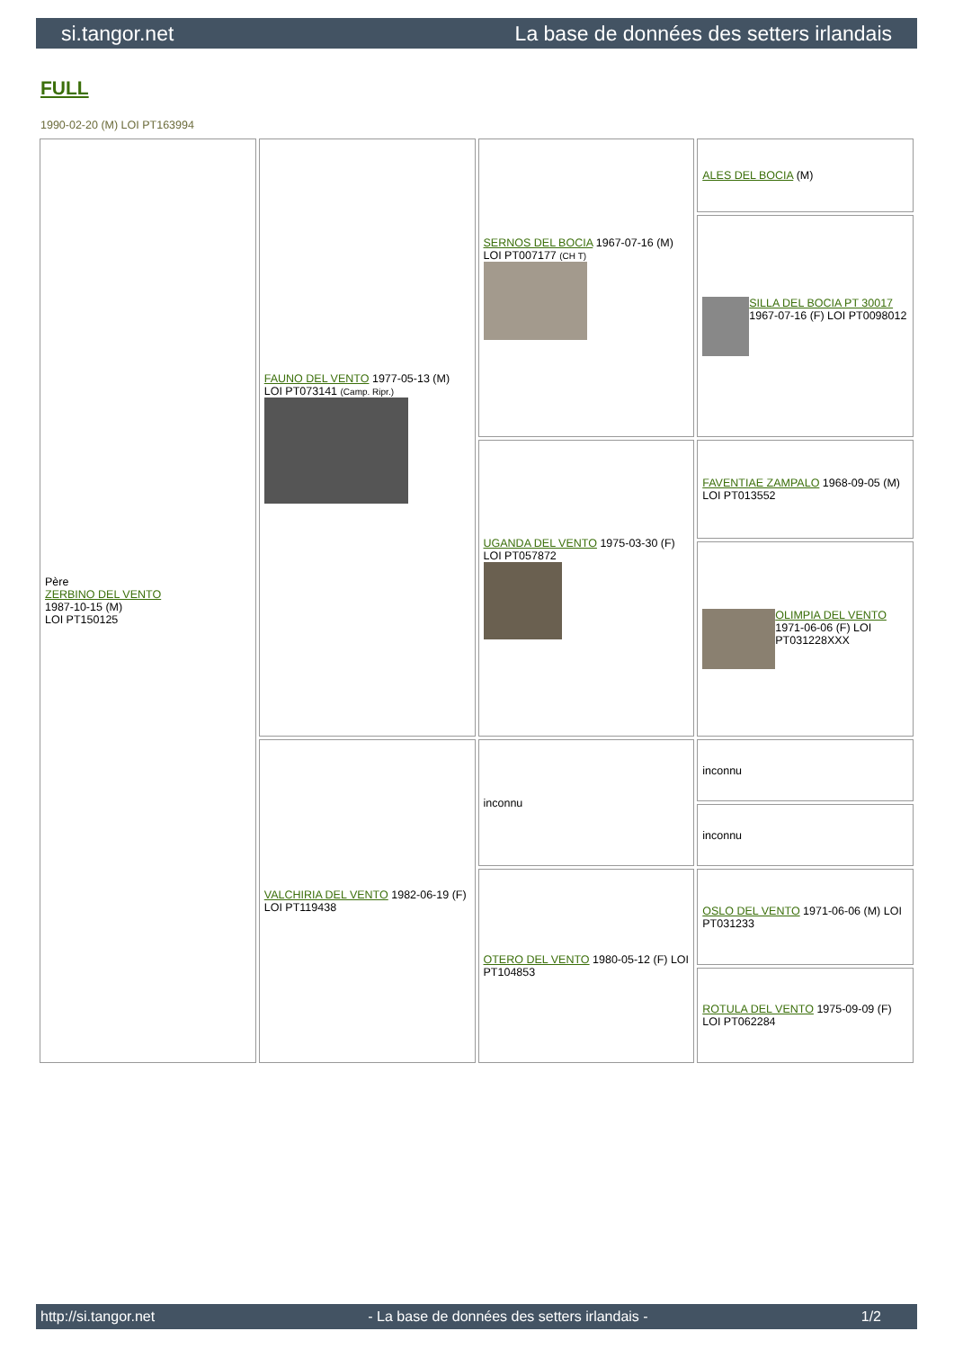si.tangor.net La base de données des setters irlandais
FULL
1990-02-20 (M) LOI PT163994
| Père ZERBINO DEL VENTO 1987-10-15 (M) LOI PT150125 | FAUNO DEL VENTO 1977-05-13 (M) LOI PT073141 (Camp. Ripr.) | SERNOS DEL BOCIA 1967-07-16 (M) LOI PT007177 (CH T) | ALES DEL BOCIA (M) |
| | | | SILLA DEL BOCIA PT 30017 1967-07-16 (F) LOI PT0098012 |
| | | UGANDA DEL VENTO 1975-03-30 (F) LOI PT057872 | FAVENTIAE ZAMPALO 1968-09-05 (M) LOI PT013552 |
| | | | OLIMPIA DEL VENTO 1971-06-06 (F) LOI PT031228XXX |
| | VALCHIRIA DEL VENTO 1982-06-19 (F) LOI PT119438 | inconnu | inconnu |
| | | | inconnu |
| | | OTERO DEL VENTO 1980-05-12 (F) LOI PT104853 | OSLO DEL VENTO 1971-06-06 (M) LOI PT031233 |
| | | | ROTULA DEL VENTO 1975-09-09 (F) LOI PT062284 |
http://si.tangor.net - La base de données des setters irlandais - 1/2